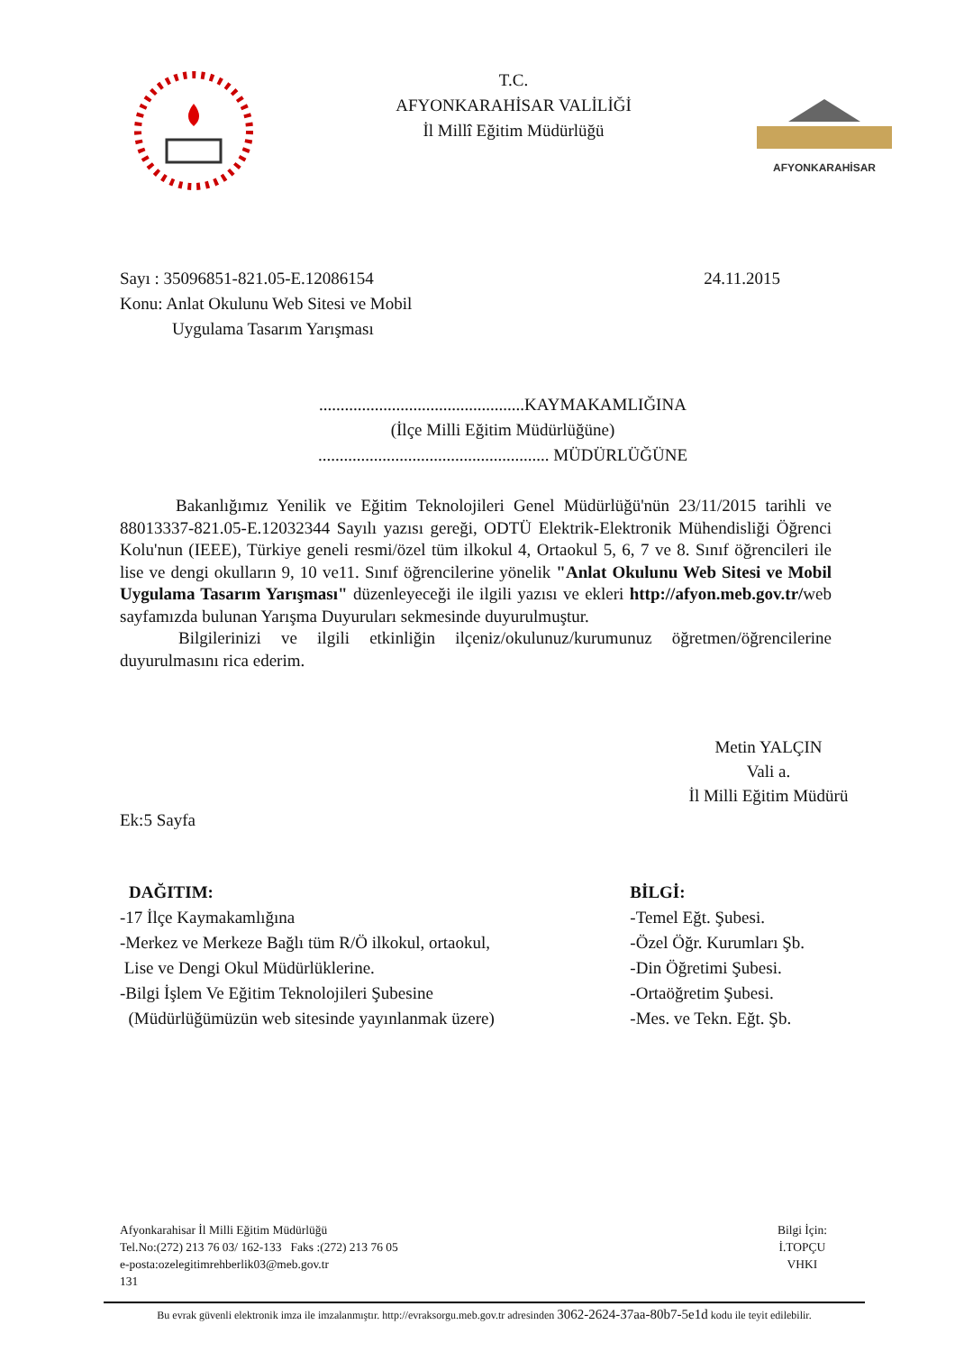T.C.
AFYONKARAHİSAR VALİLİĞİ
İl Millî Eğitim Müdürlüğü
AFYONKARAHİSAR
Sayı : 35096851-821.05-E.12086154 24.11.2015
Konu: Anlat Okulunu Web Sitesi ve Mobil
Uygulama Tasarım Yarışması
................................................KAYMAKAMLIĞINA
(İlçe Milli Eğitim Müdürlüğüne)
...................................................... MÜDÜRLÜĞÜNE
Bakanlığımız Yenilik ve Eğitim Teknolojileri Genel Müdürlüğü'nün 23/11/2015 tarihli ve 88013337-821.05-E.12032344 Sayılı yazısı gereği, ODTÜ Elektrik-Elektronik Mühendisliği Öğrenci Kolu'nun (IEEE), Türkiye geneli resmi/özel tüm ilkokul 4, Ortaokul 5, 6, 7 ve 8. Sınıf öğrencileri ile lise ve dengi okulların 9, 10 ve11. Sınıf öğrencilerine yönelik "Anlat Okulunu Web Sitesi ve Mobil Uygulama Tasarım Yarışması" düzenleyeceği ile ilgili yazısı ve ekleri http://afyon.meb.gov.tr/web sayfamızda bulunan Yarışma Duyuruları sekmesinde duyurulmuştur.
Bilgilerinizi ve ilgili etkinliğin ilçeniz/okulunuz/kurumunuz öğretmen/öğrencilerine duyurulmasını rica ederim.
Metin YALÇIN
Vali a.
İl Milli Eğitim Müdürü
Ek:5 Sayfa
DAĞITIM:
-17 İlçe Kaymakamlığına
-Merkez ve Merkeze Bağlı tüm R/Ö ilkokul, ortaokul,
Lise ve Dengi Okul Müdürlüklerine.
-Bilgi İşlem Ve Eğitim Teknolojileri Şubesine
(Müdürlüğümüzün web sitesinde yayınlanmak üzere)
BİLGİ:
-Temel Eğt. Şubesi.
-Özel Öğr. Kurumları Şb.
-Din Öğretimi Şubesi.
-Ortaöğretim Şubesi.
-Mes. ve Tekn. Eğt. Şb.
Afyonkarahisar İl Milli Eğitim Müdürlüğü
Tel.No:(272) 213 76 03/ 162-133 Faks :(272) 213 76 05
e-posta:ozelegitimrehberlik03@meb.gov.tr
131
Bilgi İçin:
İ.TOPÇU
VHKI
Bu evrak güvenli elektronik imza ile imzalanmıştır. http://evraksorgu.meb.gov.tr adresinden 3062-2624-37aa-80b7-5e1d kodu ile teyit edilebilir.